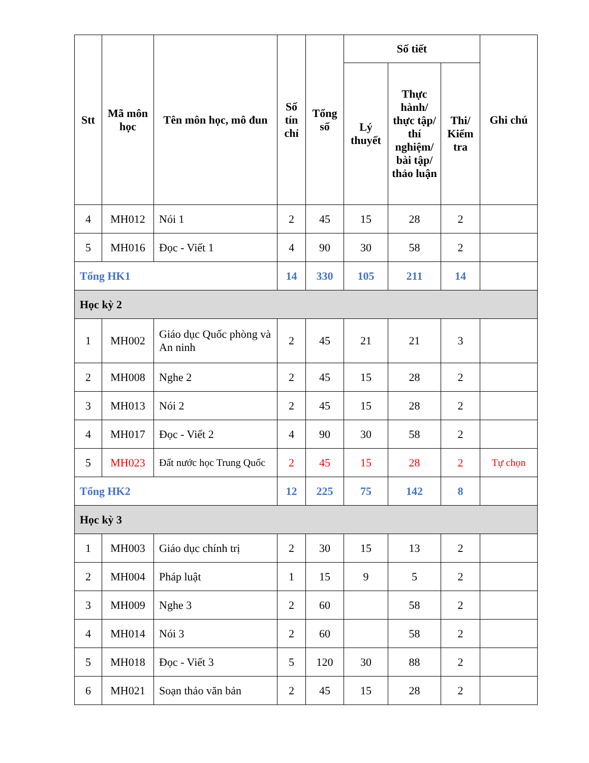| Stt | Mã môn học | Tên môn học, mô đun | Số tín chỉ | Tổng số | Số tiết | | | Ghi chú |
| --- | --- | --- | --- | --- | --- | --- | --- | --- |
| | | | | | Lý thuyết | Thực hành/ thực tập/ thí nghiệm/ bài tập/ thảo luận | Thi/ Kiểm tra | |
| 4 | MH012 | Nói 1 | 2 | 45 | 15 | 28 | 2 | |
| 5 | MH016 | Đọc - Viết 1 | 4 | 90 | 30 | 58 | 2 | |
| Tổng HK1 | | | 14 | 330 | 105 | 211 | 14 | |
| Học kỳ 2 | | | | | | | | |
| 1 | MH002 | Giáo dục Quốc phòng và An ninh | 2 | 45 | 21 | 21 | 3 | |
| 2 | MH008 | Nghe 2 | 2 | 45 | 15 | 28 | 2 | |
| 3 | MH013 | Nói 2 | 2 | 45 | 15 | 28 | 2 | |
| 4 | MH017 | Đọc - Viết 2 | 4 | 90 | 30 | 58 | 2 | |
| 5 | MH023 | Đất nước học Trung Quốc | 2 | 45 | 15 | 28 | 2 | Tự chọn |
| Tổng HK2 | | | 12 | 225 | 75 | 142 | 8 | |
| Học kỳ 3 | | | | | | | | |
| 1 | MH003 | Giáo dục chính trị | 2 | 30 | 15 | 13 | 2 | |
| 2 | MH004 | Pháp luật | 1 | 15 | 9 | 5 | 2 | |
| 3 | MH009 | Nghe 3 | 2 | 60 | | 58 | 2 | |
| 4 | MH014 | Nói 3 | 2 | 60 | | 58 | 2 | |
| 5 | MH018 | Đọc - Viết 3 | 5 | 120 | 30 | 88 | 2 | |
| 6 | MH021 | Soạn thảo văn bản | 2 | 45 | 15 | 28 | 2 | |